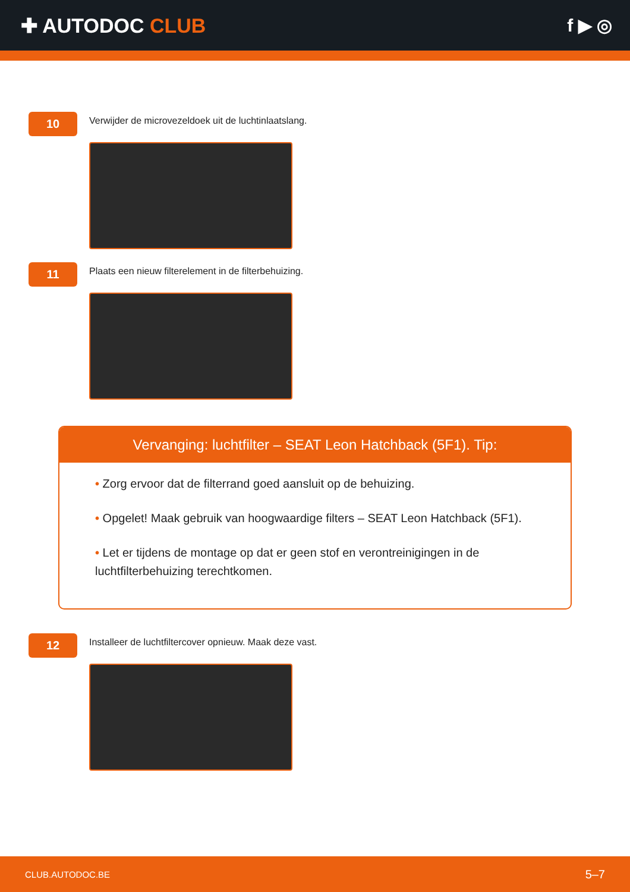✚ AUTODOC CLUB f ▶ ◎
10
Verwijder de microvezeldoek uit de luchtinlaatslang.
11
Plaats een nieuw filterelement in de filterbehuizing.
Vervanging: luchtfilter – SEAT Leon Hatchback (5F1). Tip:
• Zorg ervoor dat de filterrand goed aansluit op de behuizing.
• Opgelet! Maak gebruik van hoogwaardige filters – SEAT Leon Hatchback (5F1).
• Let er tijdens de montage op dat er geen stof en verontreinigingen in de luchtfilterbehuizing terechtkomen.
12
Installeer de luchtfiltercover opnieuw. Maak deze vast.
CLUB.AUTODOC.BE 5–7